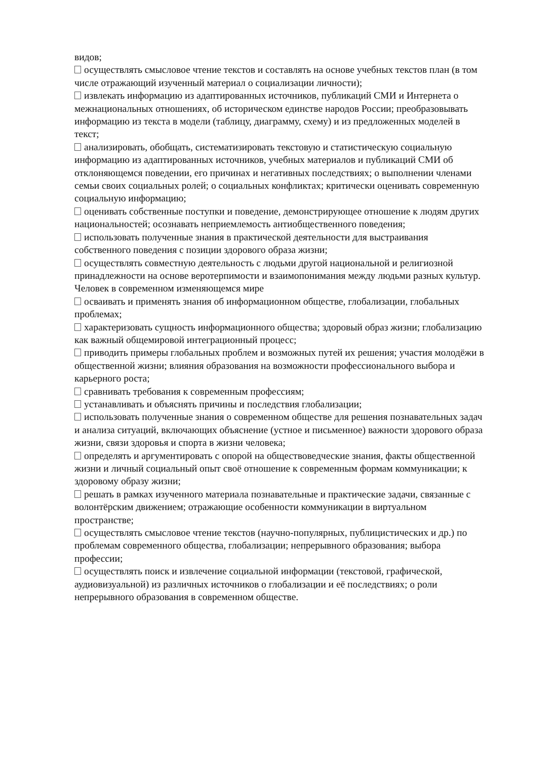видов;
осуществлять смысловое чтение текстов и составлять на основе учебных текстов план (в том числе отражающий изученный материал о социализации личности);
извлекать информацию из адаптированных источников, публикаций СМИ и Интернета о межнациональных отношениях, об историческом единстве народов России; преобразовывать информацию из текста в модели (таблицу, диаграмму, схему) и из предложенных моделей в текст;
анализировать, обобщать, систематизировать текстовую и статистическую социальную информацию из адаптированных источников, учебных материалов и публикаций СМИ об отклоняющемся поведении, его причинах и негативных последствиях; о выполнении членами семьи своих социальных ролей; о социальных конфликтах; критически оценивать современную социальную информацию;
оценивать собственные поступки и поведение, демонстрирующее отношение к людям других национальностей; осознавать неприемлемость антиобщественного поведения;
использовать полученные знания в практической деятельности для выстраивания собственного поведения с позиции здорового образа жизни;
осуществлять совместную деятельность с людьми другой национальной и религиозной принадлежности на основе веротерпимости и взаимопонимания между людьми разных культур.
Человек в современном изменяющемся мире
осваивать и применять знания об информационном обществе, глобализации, глобальных проблемах;
характеризовать сущность информационного общества; здоровый образ жизни; глобализацию как важный общемировой интеграционный процесс;
приводить примеры глобальных проблем и возможных путей их решения; участия молодёжи в общественной жизни; влияния образования на возможности профессионального выбора и карьерного роста;
сравнивать требования к современным профессиям;
устанавливать и объяснять причины и последствия глобализации;
использовать полученные знания о современном обществе для решения познавательных задач и анализа ситуаций, включающих объяснение (устное и письменное) важности здорового образа жизни, связи здоровья и спорта в жизни человека;
определять и аргументировать с опорой на обществоведческие знания, факты общественной жизни и личный социальный опыт своё отношение к современным формам коммуникации; к здоровому образу жизни;
решать в рамках изученного материала познавательные и практические задачи, связанные с волонтёрским движением; отражающие особенности коммуникации в виртуальном пространстве;
осуществлять смысловое чтение текстов (научно-популярных, публицистических и др.) по проблемам современного общества, глобализации; непрерывного образования; выбора профессии;
осуществлять поиск и извлечение социальной информации (текстовой, графической, аудиовизуальной) из различных источников о глобализации и её последствиях; о роли непрерывного образования в современном обществе.